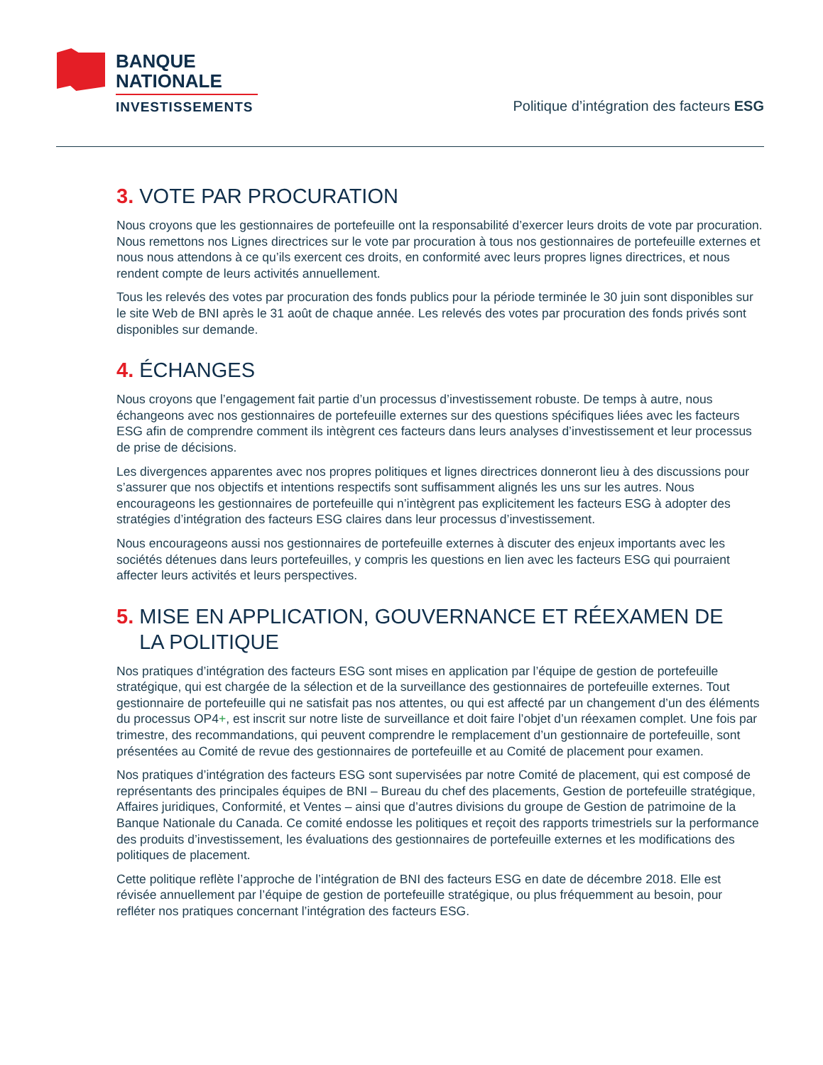BANQUE
NATIONALE
INVESTISSEMENTS
Politique d’intégration des facteurs ESG
3. VOTE PAR PROCURATION
Nous croyons que les gestionnaires de portefeuille ont la responsabilité d’exercer leurs droits de vote par procuration. Nous remettons nos Lignes directrices sur le vote par procuration à tous nos gestionnaires de portefeuille externes et nous nous attendons à ce qu’ils exercent ces droits, en conformité avec leurs propres lignes directrices, et nous rendent compte de leurs activités annuellement.
Tous les relevés des votes par procuration des fonds publics pour la période terminée le 30 juin sont disponibles sur le site Web de BNI après le 31 août de chaque année. Les relevés des votes par procuration des fonds privés sont disponibles sur demande.
4. ÉCHANGES
Nous croyons que l’engagement fait partie d’un processus d’investissement robuste. De temps à autre, nous échangeons avec nos gestionnaires de portefeuille externes sur des questions spécifiques liées avec les facteurs ESG afin de comprendre comment ils intègrent ces facteurs dans leurs analyses d’investissement et leur processus de prise de décisions.
Les divergences apparentes avec nos propres politiques et lignes directrices donneront lieu à des discussions pour s’assurer que nos objectifs et intentions respectifs sont suffisamment alignés les uns sur les autres. Nous encourageons les gestionnaires de portefeuille qui n’intègrent pas explicitement les facteurs ESG à adopter des stratégies d’intégration des facteurs ESG claires dans leur processus d’investissement.
Nous encourageons aussi nos gestionnaires de portefeuille externes à discuter des enjeux importants avec les sociétés détenues dans leurs portefeuilles, y compris les questions en lien avec les facteurs ESG qui pourraient affecter leurs activités et leurs perspectives.
5. MISE EN APPLICATION, GOUVERNANCE ET RÉEXAMEN DE
LA POLITIQUE
Nos pratiques d’intégration des facteurs ESG sont mises en application par l’équipe de gestion de portefeuille stratégique, qui est chargée de la sélection et de la surveillance des gestionnaires de portefeuille externes. Tout gestionnaire de portefeuille qui ne satisfait pas nos attentes, ou qui est affecté par un changement d’un des éléments du processus OP4+, est inscrit sur notre liste de surveillance et doit faire l’objet d’un réexamen complet. Une fois par trimestre, des recommandations, qui peuvent comprendre le remplacement d’un gestionnaire de portefeuille, sont présentées au Comité de revue des gestionnaires de portefeuille et au Comité de placement pour examen.
Nos pratiques d’intégration des facteurs ESG sont supervisées par notre Comité de placement, qui est composé de représentants des principales équipes de BNI – Bureau du chef des placements, Gestion de portefeuille stratégique, Affaires juridiques, Conformité, et Ventes – ainsi que d’autres divisions du groupe de Gestion de patrimoine de la Banque Nationale du Canada. Ce comité endosse les politiques et reçoit des rapports trimestriels sur la performance des produits d’investissement, les évaluations des gestionnaires de portefeuille externes et les modifications des politiques de placement.
Cette politique reflète l’approche de l’intégration de BNI des facteurs ESG en date de décembre 2018. Elle est révisée annuellement par l’équipe de gestion de portefeuille stratégique, ou plus fréquemment au besoin, pour refléter nos pratiques concernant l’intégration des facteurs ESG.